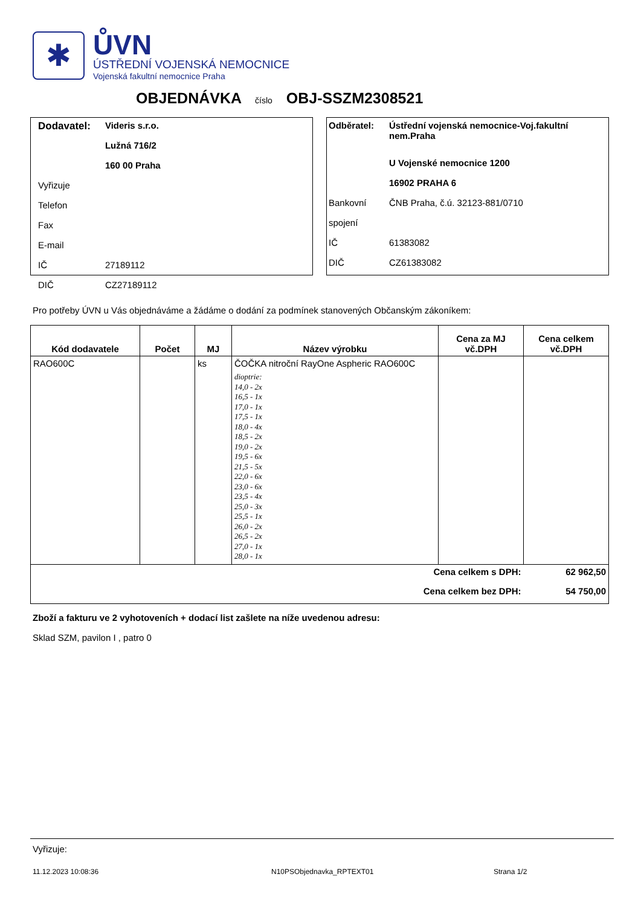✱
ŮVN
ÚSTŘEDNÍ VOJENSKÁ NEMOCNICE
Vojenská fakultní nemocnice Praha
OBJEDNÁVKA číslo OBJ-SSZM2308521
| Dodavatel: | Videris s.r.o. |
| | Lužná 716/2 |
| | 160 00 Praha |
| Vyřizuje | |
| Telefon | |
| Fax | |
| E-mail | |
| IČ | 27189112 |
| DIČ | CZ27189112 |
| Odběratel: | Ústřední vojenská nemocnice-Voj.fakultní nem.Praha |
| | U Vojenské nemocnice 1200 |
| | 16902 PRAHA 6 |
| Bankovní | ČNB Praha, č.ú. 32123-881/0710 |
| spojení | |
| IČ | 61383082 |
| DIČ | CZ61383082 |
Pro potřeby ÚVN u Vás objednáváme a žádáme o dodání za podmínek stanovených Občanským zákoníkem:
| Kód dodavatele | Počet | MJ | Název výrobku | Cena za MJ vč.DPH | Cena celkem vč.DPH |
| --- | --- | --- | --- | --- | --- |
| RAO600C | | ks | ČOČKA nitroční RayOne Aspheric RAO600C dioptrie: 14,0 - 2x 16,5 - 1x 17,0 - 1x 17,5 - 1x 18,0 - 4x 18,5 - 2x 19,0 - 2x 19,5 - 6x 21,5 - 5x 22,0 - 6x 23,0 - 6x 23,5 - 4x 25,0 - 3x 25,5 - 1x 26,0 - 2x 26,5 - 2x 27,0 - 1x 28,0 - 1x | | |
| Cena celkem s DPH: | | | | | 62 962,50 |
| Cena celkem bez DPH: | | | | | 54 750,00 |
Zboží a fakturu ve 2 vyhotoveních + dodací list zašlete na níže uvedenou adresu:
Sklad SZM, pavilon I , patro 0
Vyřizuje:
11.12.2023 10:08:36 N10PSObjednavka_RPTEXT01 Strana 1/2